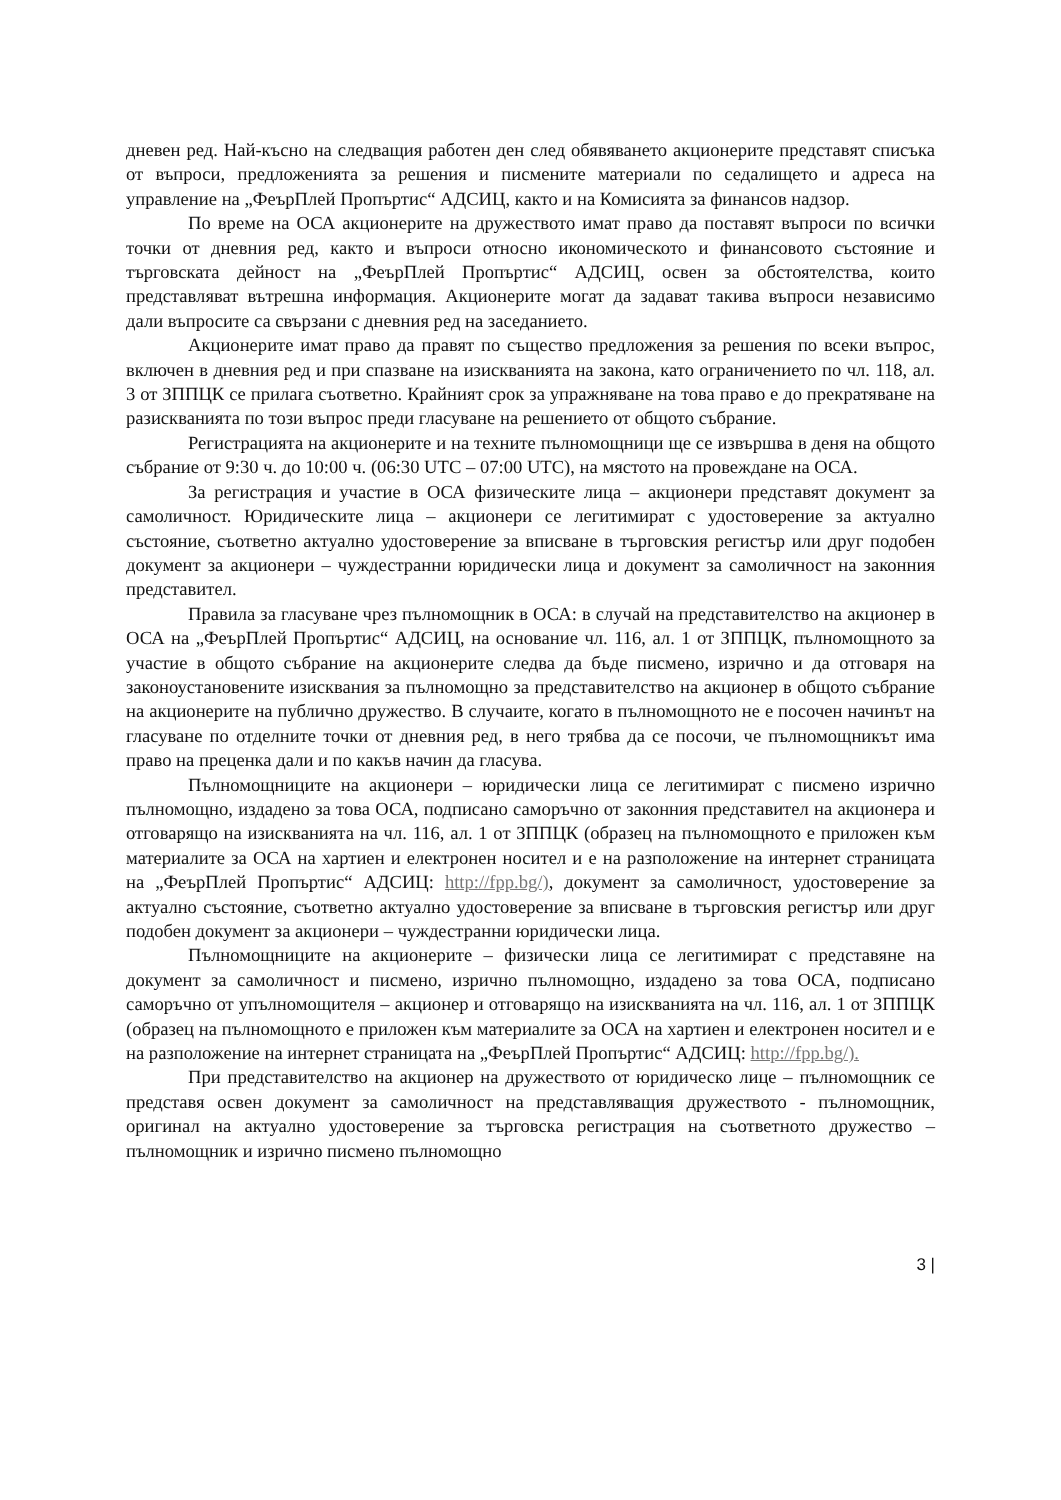дневен ред. Най-късно на следващия работен ден след обявяването акционерите представят списъка от въпроси, предложенията за решения и писмените материали по седалището и адреса на управление на „ФеърПлей Пропъртис“ АДСИЦ, както и на Комисията за финансов надзор.
По време на ОСА акционерите на дружеството имат право да поставят въпроси по всички точки от дневния ред, както и въпроси относно икономическото и финансовото състояние и търговската дейност на „ФеърПлей Пропъртис“ АДСИЦ, освен за обстоятелства, които представляват вътрешна информация. Акционерите могат да задават такива въпроси независимо дали въпросите са свързани с дневния ред на заседанието.
Акционерите имат право да правят по същество предложения за решения по всеки въпрос, включен в дневния ред и при спазване на изискванията на закона, като ограничението по чл. 118, ал. 3 от ЗППЦК се прилага съответно. Крайният срок за упражняване на това право е до прекратяване на разискванията по този въпрос преди гласуване на решението от общото събрание.
Регистрацията на акционерите и на техните пълномощници ще се извършва в деня на общото събрание от 9:30 ч. до 10:00 ч. (06:30 UTC – 07:00 UTC), на мястото на провеждане на ОСА.
За регистрация и участие в ОСА физическите лица – акционери представят документ за самоличност. Юридическите лица – акционери се легитимират с удостоверение за актуално състояние, съответно актуално удостоверение за вписване в търговския регистър или друг подобен документ за акционери – чуждестранни юридически лица и документ за самоличност на законния представител.
Правила за гласуване чрез пълномощник в ОСА: в случай на представителство на акционер в ОСА на „ФеърПлей Пропъртис“ АДСИЦ, на основание чл. 116, ал. 1 от ЗППЦК, пълномощното за участие в общото събрание на акционерите следва да бъде писмено, изрично и да отговаря на законоустановените изисквания за пълномощно за представителство на акционер в общото събрание на акционерите на публично дружество. В случаите, когато в пълномощното не е посочен начинът на гласуване по отделните точки от дневния ред, в него трябва да се посочи, че пълномощникът има право на преценка дали и по какъв начин да гласува.
Пълномощниците на акционери – юридически лица се легитимират с писмено изрично пълномощно, издадено за това ОСА, подписано саморъчно от законния представител на акционера и отговарящо на изискванията на чл. 116, ал. 1 от ЗППЦК (образец на пълномощното е приложен към материалите за ОСА на хартиен и електронен носител и е на разположение на интернет страницата на „ФеърПлей Пропъртис“ АДСИЦ: http://fpp.bg/), документ за самоличност, удостоверение за актуално състояние, съответно актуално удостоверение за вписване в търговския регистър или друг подобен документ за акционери – чуждестранни юридически лица.
Пълномощниците на акционерите – физически лица се легитимират с представяне на документ за самоличност и писмено, изрично пълномощно, издадено за това ОСА, подписано саморъчно от упълномощителя – акционер и отговарящо на изискванията на чл. 116, ал. 1 от ЗППЦК (образец на пълномощното е приложен към материалите за ОСА на хартиен и електронен носител и е на разположение на интернет страницата на „ФеърПлей Пропъртис“ АДСИЦ: http://fpp.bg/).
При представителство на акционер на дружеството от юридическо лице – пълномощник се представя освен документ за самоличност на представляващия дружеството - пълномощник, оригинал на актуално удостоверение за търговска регистрация на съответното дружество – пълномощник и изрично писмено пълномощно
3 |